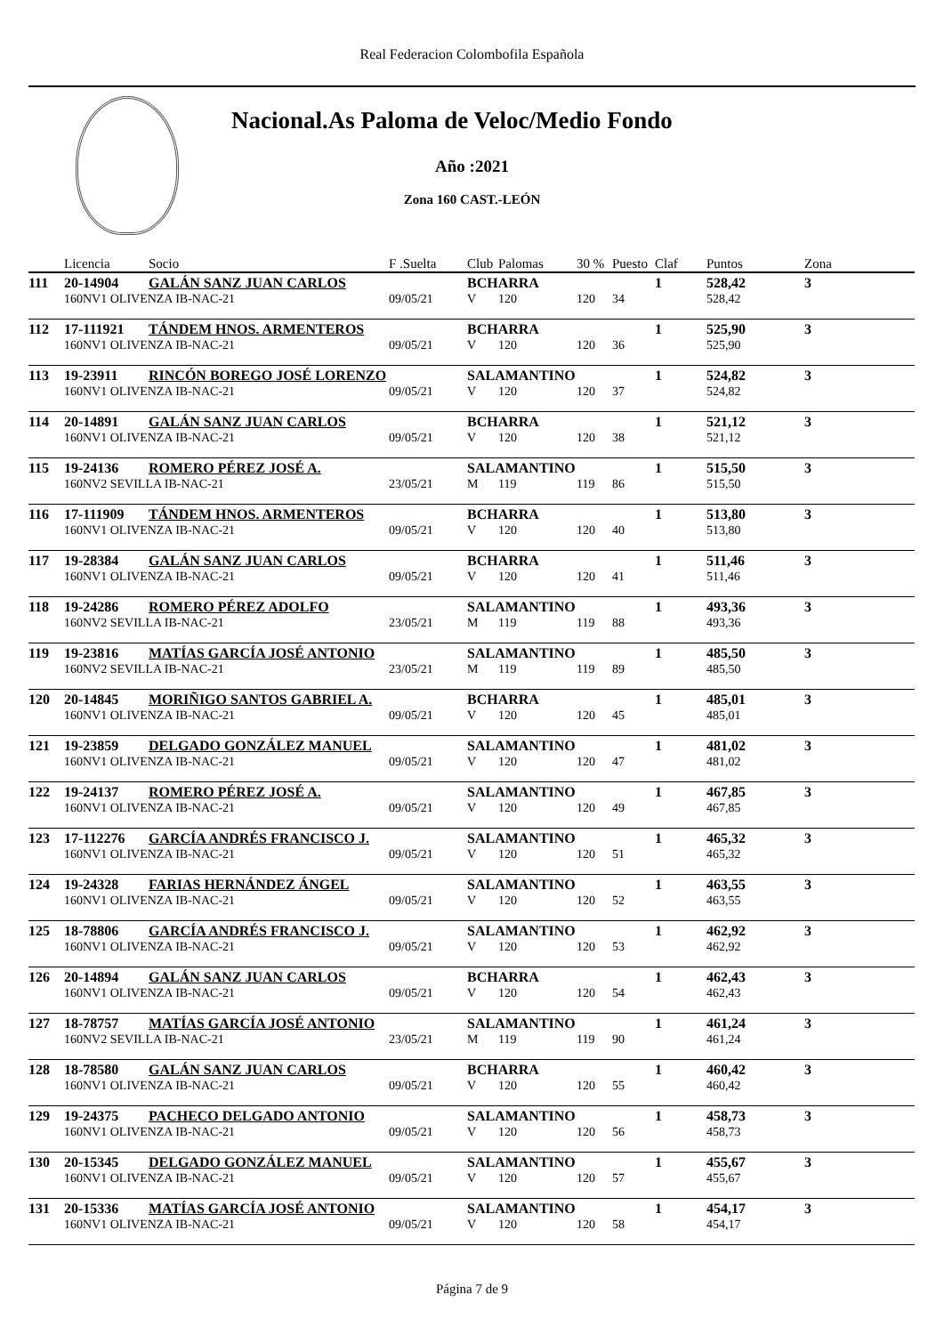Real Federacion Colombofila Española
Nacional.As Paloma de Veloc/Medio Fondo
Año :2021
Zona 160 CAST.-LEÓN
| | Licencia | Socio | F .Suelta | Club | Palomas | 30 % | Puesto | Claf | Puntos | Zona |
| --- | --- | --- | --- | --- | --- | --- | --- | --- | --- | --- |
| 111 | 20-14904 | GALÁN SANZ JUAN CARLOS | | BCHARRA | | | | 1 | 528,42 | 3 |
| | 160NV1 OLIVENZA IB-NAC-21 | | 09/05/21 | V | 120 | 120 | 34 | | 528,42 | |
| 112 | 17-111921 | TÁNDEM HNOS. ARMENTEROS | | BCHARRA | | | | 1 | 525,90 | 3 |
| | 160NV1 OLIVENZA IB-NAC-21 | | 09/05/21 | V | 120 | 120 | 36 | | 525,90 | |
| 113 | 19-23911 | RINCÓN BOREGO JOSÉ LORENZO | | SALAMANTINO | | | | 1 | 524,82 | 3 |
| | 160NV1 OLIVENZA IB-NAC-21 | | 09/05/21 | V | 120 | 120 | 37 | | 524,82 | |
| 114 | 20-14891 | GALÁN SANZ JUAN CARLOS | | BCHARRA | | | | 1 | 521,12 | 3 |
| | 160NV1 OLIVENZA IB-NAC-21 | | 09/05/21 | V | 120 | 120 | 38 | | 521,12 | |
| 115 | 19-24136 | ROMERO PÉREZ JOSÉ A. | | SALAMANTINO | | | | 1 | 515,50 | 3 |
| | 160NV2 SEVILLA IB-NAC-21 | | 23/05/21 | M | 119 | 119 | 86 | | 515,50 | |
| 116 | 17-111909 | TÁNDEM HNOS. ARMENTEROS | | BCHARRA | | | | 1 | 513,80 | 3 |
| | 160NV1 OLIVENZA IB-NAC-21 | | 09/05/21 | V | 120 | 120 | 40 | | 513,80 | |
| 117 | 19-28384 | GALÁN SANZ JUAN CARLOS | | BCHARRA | | | | 1 | 511,46 | 3 |
| | 160NV1 OLIVENZA IB-NAC-21 | | 09/05/21 | V | 120 | 120 | 41 | | 511,46 | |
| 118 | 19-24286 | ROMERO PÉREZ ADOLFO | | SALAMANTINO | | | | 1 | 493,36 | 3 |
| | 160NV2 SEVILLA IB-NAC-21 | | 23/05/21 | M | 119 | 119 | 88 | | 493,36 | |
| 119 | 19-23816 | MATÍAS GARCÍA JOSÉ ANTONIO | | SALAMANTINO | | | | 1 | 485,50 | 3 |
| | 160NV2 SEVILLA IB-NAC-21 | | 23/05/21 | M | 119 | 119 | 89 | | 485,50 | |
| 120 | 20-14845 | MORIÑIGO SANTOS GABRIEL A. | | BCHARRA | | | | 1 | 485,01 | 3 |
| | 160NV1 OLIVENZA IB-NAC-21 | | 09/05/21 | V | 120 | 120 | 45 | | 485,01 | |
| 121 | 19-23859 | DELGADO GONZÁLEZ MANUEL | | SALAMANTINO | | | | 1 | 481,02 | 3 |
| | 160NV1 OLIVENZA IB-NAC-21 | | 09/05/21 | V | 120 | 120 | 47 | | 481,02 | |
| 122 | 19-24137 | ROMERO PÉREZ JOSÉ A. | | SALAMANTINO | | | | 1 | 467,85 | 3 |
| | 160NV1 OLIVENZA IB-NAC-21 | | 09/05/21 | V | 120 | 120 | 49 | | 467,85 | |
| 123 | 17-112276 | GARCÍA ANDRÉS FRANCISCO J. | | SALAMANTINO | | | | 1 | 465,32 | 3 |
| | 160NV1 OLIVENZA IB-NAC-21 | | 09/05/21 | V | 120 | 120 | 51 | | 465,32 | |
| 124 | 19-24328 | FARIAS HERNÁNDEZ ÁNGEL | | SALAMANTINO | | | | 1 | 463,55 | 3 |
| | 160NV1 OLIVENZA IB-NAC-21 | | 09/05/21 | V | 120 | 120 | 52 | | 463,55 | |
| 125 | 18-78806 | GARCÍA ANDRÉS FRANCISCO J. | | SALAMANTINO | | | | 1 | 462,92 | 3 |
| | 160NV1 OLIVENZA IB-NAC-21 | | 09/05/21 | V | 120 | 120 | 53 | | 462,92 | |
| 126 | 20-14894 | GALÁN SANZ JUAN CARLOS | | BCHARRA | | | | 1 | 462,43 | 3 |
| | 160NV1 OLIVENZA IB-NAC-21 | | 09/05/21 | V | 120 | 120 | 54 | | 462,43 | |
| 127 | 18-78757 | MATÍAS GARCÍA JOSÉ ANTONIO | | SALAMANTINO | | | | 1 | 461,24 | 3 |
| | 160NV2 SEVILLA IB-NAC-21 | | 23/05/21 | M | 119 | 119 | 90 | | 461,24 | |
| 128 | 18-78580 | GALÁN SANZ JUAN CARLOS | | BCHARRA | | | | 1 | 460,42 | 3 |
| | 160NV1 OLIVENZA IB-NAC-21 | | 09/05/21 | V | 120 | 120 | 55 | | 460,42 | |
| 129 | 19-24375 | PACHECO DELGADO ANTONIO | | SALAMANTINO | | | | 1 | 458,73 | 3 |
| | 160NV1 OLIVENZA IB-NAC-21 | | 09/05/21 | V | 120 | 120 | 56 | | 458,73 | |
| 130 | 20-15345 | DELGADO GONZÁLEZ MANUEL | | SALAMANTINO | | | | 1 | 455,67 | 3 |
| | 160NV1 OLIVENZA IB-NAC-21 | | 09/05/21 | V | 120 | 120 | 57 | | 455,67 | |
| 131 | 20-15336 | MATÍAS GARCÍA JOSÉ ANTONIO | | SALAMANTINO | | | | 1 | 454,17 | 3 |
| | 160NV1 OLIVENZA IB-NAC-21 | | 09/05/21 | V | 120 | 120 | 58 | | 454,17 | |
Página 7 de 9